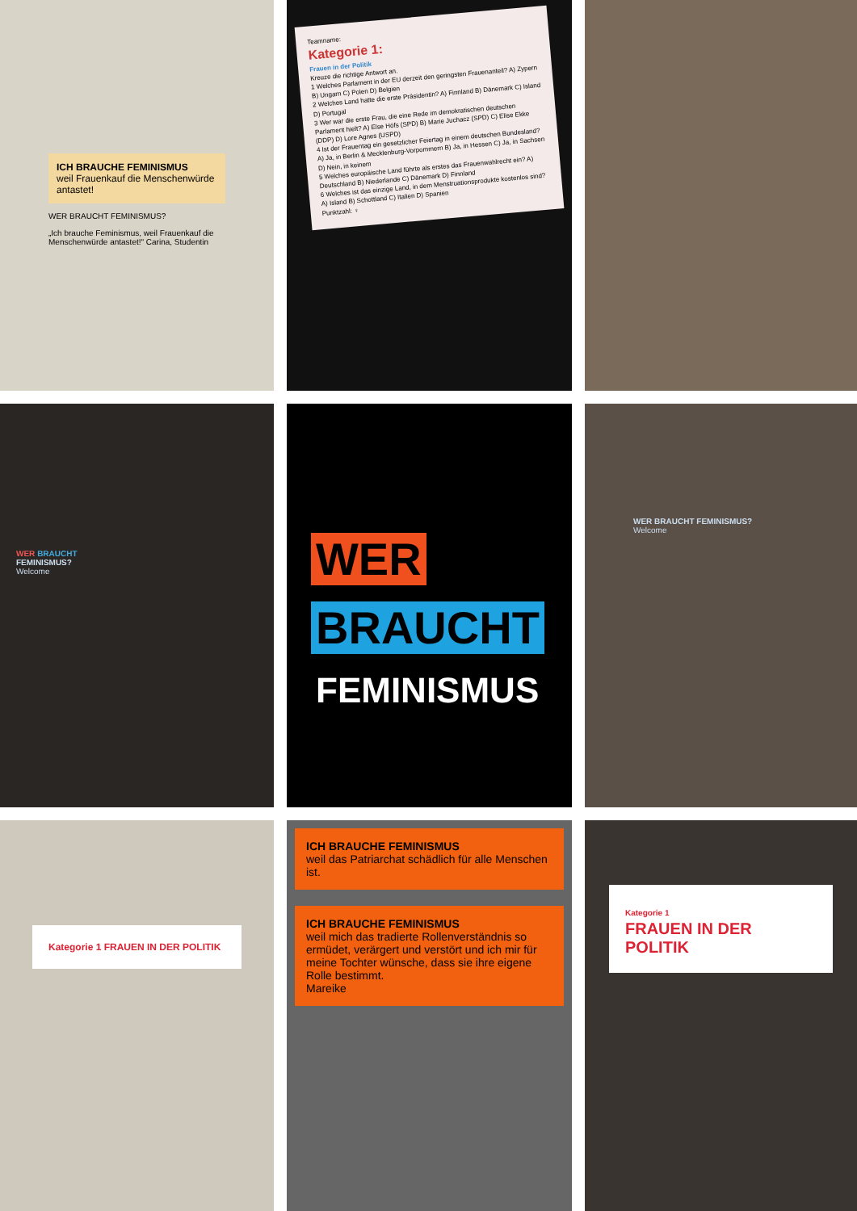ICH BRAUCHE FEMINISMUS
weil Frauenkauf die Menschenwürde antastet!
WER BRAUCHT FEMINISMUS?
„Ich brauche Feminismus, weil Frauenkauf die Menschenwürde antastet!" Carina, Studentin
Teamname:
Kategorie 1:
Frauen in der Politik
Kreuze die richtige Antwort an.
1 Welches Parlament in der EU derzeit den geringsten Frauenanteil? A) Zypern B) Ungarn C) Polen D) Belgien
2 Welches Land hatte die erste Präsidentin? A) Finnland B) Dänemark C) Island D) Portugal
3 Wer war die erste Frau, die eine Rede im demokratischen deutschen Parlament hielt? A) Else Höfs (SPD) B) Marie Juchacz (SPD) C) Elise Ekke (DDP) D) Lore Agnes (USPD)
4 Ist der Frauentag ein gesetzlicher Feiertag in einem deutschen Bundesland? A) Ja, in Berlin & Mecklenburg-Vorpommern B) Ja, in Hessen C) Ja, in Sachsen D) Nein, in keinem
5 Welches europäische Land führte als erstes das Frauenwahlrecht ein? A) Deutschland B) Niederlande C) Dänemark D) Finnland
6 Welches ist das einzige Land, in dem Menstruationsprodukte kostenlos sind? A) Island B) Schottland C) Italien D) Spanien
Punktzahl: ♀
WER BRAUCHT
FEMINISMUS?
Welcome
WER
BRAUCHT
FEMINISMUS
WER BRAUCHT FEMINISMUS?
Welcome
Kategorie 1 FRAUEN IN DER POLITIK
ICH BRAUCHE FEMINISMUS
weil das Patriarchat schädlich für alle Menschen ist.
ICH BRAUCHE FEMINISMUS
weil mich das tradierte Rollenverständnis so ermüdet, verärgert und verstört und ich mir für meine Tochter wünsche, dass sie ihre eigene Rolle bestimmt.
Mareike
Kategorie 1
FRAUEN IN DER POLITIK